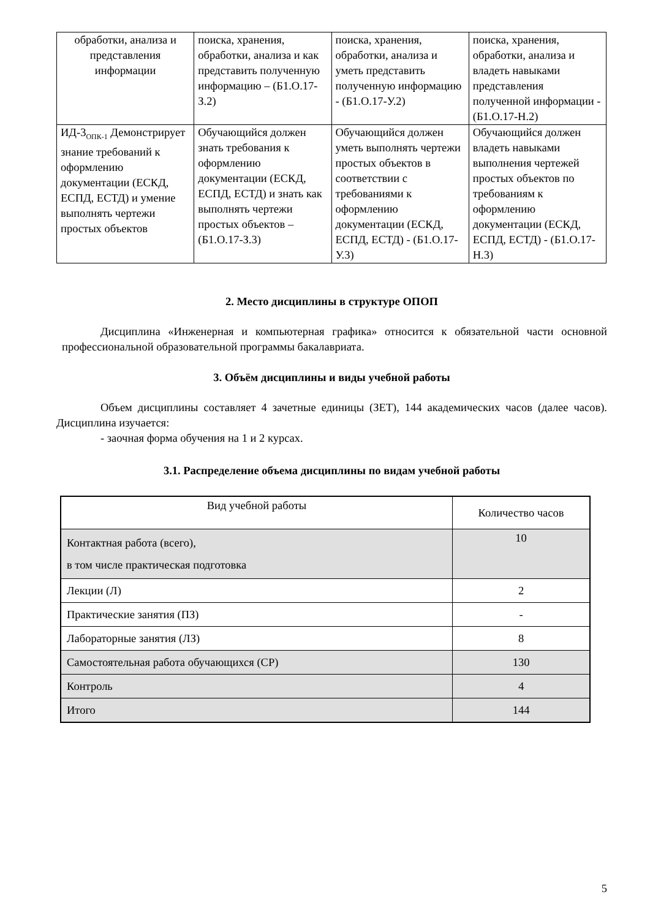| обработки, анализа и представления информации | поиска, хранения, обработки, анализа и как представить полученную информацию – (Б1.О.17-З.2) | поиска, хранения, обработки, анализа и уметь представить полученную информацию - (Б1.О.17-У.2) | поиска, хранения, обработки, анализа и владеть навыками представления полученной информации - (Б1.О.17-Н.2) |
| ИД-3<sub>ОПК-1</sub> Демонстрирует знание требований к оформлению документации (ЕСКД, ЕСПД, ЕСТД) и умение выполнять чертежи простых объектов | Обучающийся должен знать требования к оформлению документации (ЕСКД, ЕСПД, ЕСТД) и знать как выполнять чертежи простых объектов – (Б1.О.17-З.3) | Обучающийся должен уметь выполнять чертежи простых объектов в соответствии с требованиями к оформлению документации (ЕСКД, ЕСПД, ЕСТД) - (Б1.О.17-У.3) | Обучающийся должен владеть навыками выполнения чертежей простых объектов по требованиям к оформлению документации (ЕСКД, ЕСПД, ЕСТД) - (Б1.О.17-Н.3) |
2. Место дисциплины в структуре ОПОП
Дисциплина «Инженерная и компьютерная графика» относится к обязательной части основной профессиональной образовательной программы бакалавриата.
3. Объём дисциплины и виды учебной работы
Объем дисциплины составляет 4 зачетные единицы (ЗЕТ), 144 академических часов (далее часов). Дисциплина изучается:
- заочная форма обучения на 1 и 2 курсах.
3.1. Распределение объема дисциплины по видам учебной работы
| Вид учебной работы | Количество часов |
| --- | --- |
| Контактная работа (всего), в том числе практическая подготовка | 10 |
| Лекции (Л) | 2 |
| Практические занятия (ПЗ) | - |
| Лабораторные занятия (ЛЗ) | 8 |
| Самостоятельная работа обучающихся (СР) | 130 |
| Контроль | 4 |
| Итого | 144 |
5